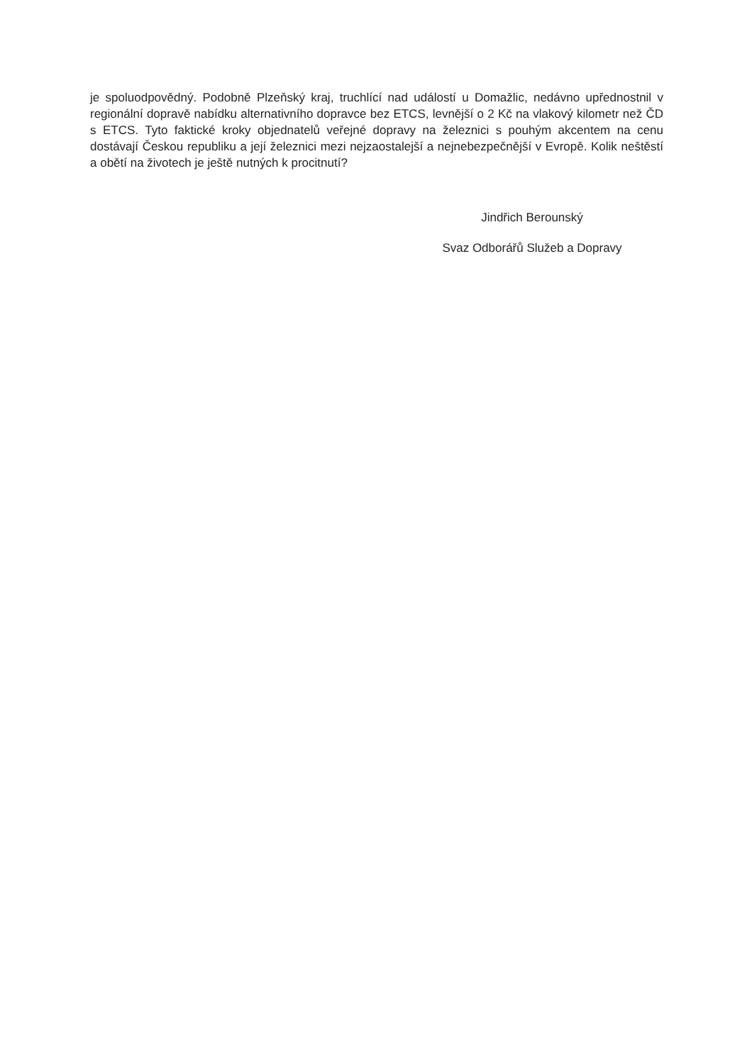je spoluodpovědný. Podobně Plzeňský kraj, truchlící nad událostí u Domažlic, nedávno upřednostnil v regionální dopravě nabídku alternativního dopravce bez ETCS, levnější o 2 Kč na vlakový kilometr než ČD s ETCS. Tyto faktické kroky objednatelů veřejné dopravy na železnici s pouhým akcentem na cenu dostávají Českou republiku a její železnici mezi nejzaostalejší a nejnebezpečnější v Evropě. Kolik neštěstí a obětí na životech je ještě nutných k procitnutí?
Jindřich Berounský
Svaz Odborářů Služeb a Dopravy